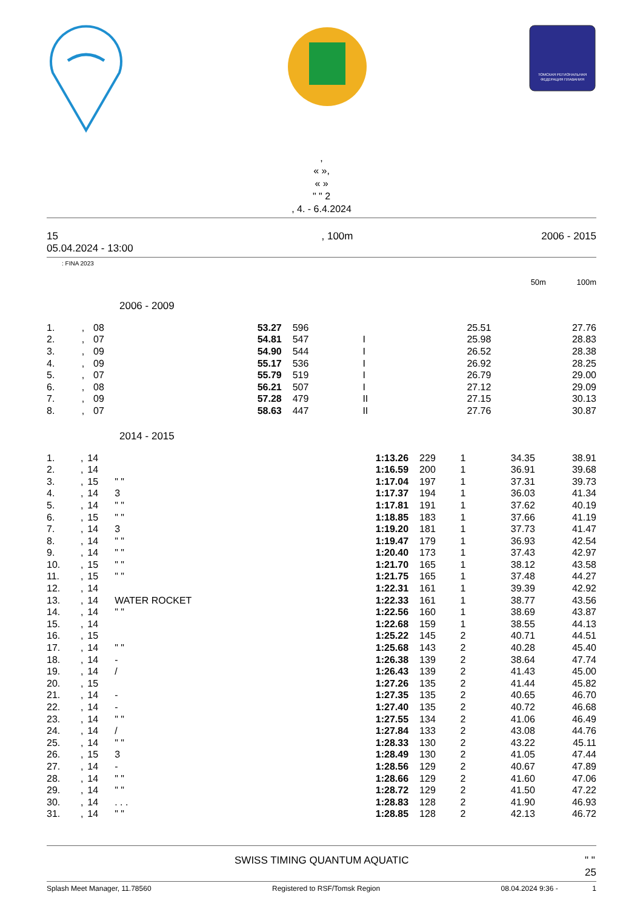ТОМСКАЯ РЕГИОНАЛЬНАЯ
ФЕДЕРАЦИЯ ПЛАВАНИЯ
,
« »,
« »
" " 2
, 4. - 6.4.2024
15
05.04.2024 - 13:00, 100m 2006 - 2015
: FINA 2023
50m 100m
2006 - 2009
| 1. | , | 08 | | 53.27 | 596 | | 25.51 | 27.76 |
| 2. | , | 07 | | 54.81 | 547 | I | 25.98 | 28.83 |
| 3. | , | 09 | | 54.90 | 544 | I | 26.52 | 28.38 |
| 4. | , | 09 | | 55.17 | 536 | I | 26.92 | 28.25 |
| 5. | , | 07 | | 55.79 | 519 | I | 26.79 | 29.00 |
| 6. | , | 08 | | 56.21 | 507 | I | 27.12 | 29.09 |
| 7. | , | 09 | | 57.28 | 479 | II | 27.15 | 30.13 |
| 8. | , | 07 | | 58.63 | 447 | II | 27.76 | 30.87 |
2014 - 2015
| 1. | , | 14 | | 1:13.26 | 229 | 1 | 34.35 | 38.91 |
| 2. | , | 14 | | 1:16.59 | 200 | 1 | 36.91 | 39.68 |
| 3. | , | 15 | " " | 1:17.04 | 197 | 1 | 37.31 | 39.73 |
| 4. | , | 14 | 3 | 1:17.37 | 194 | 1 | 36.03 | 41.34 |
| 5. | , | 14 | " " | 1:17.81 | 191 | 1 | 37.62 | 40.19 |
| 6. | , | 15 | " " | 1:18.85 | 183 | 1 | 37.66 | 41.19 |
| 7. | , | 14 | 3 | 1:19.20 | 181 | 1 | 37.73 | 41.47 |
| 8. | , | 14 | " " | 1:19.47 | 179 | 1 | 36.93 | 42.54 |
| 9. | , | 14 | " " | 1:20.40 | 173 | 1 | 37.43 | 42.97 |
| 10. | , | 15 | " " | 1:21.70 | 165 | 1 | 38.12 | 43.58 |
| 11. | , | 15 | " " | 1:21.75 | 165 | 1 | 37.48 | 44.27 |
| 12. | , | 14 | | 1:22.31 | 161 | 1 | 39.39 | 42.92 |
| 13. | , | 14 | WATER ROCKET | 1:22.33 | 161 | 1 | 38.77 | 43.56 |
| 14. | , | 14 | " " | 1:22.56 | 160 | 1 | 38.69 | 43.87 |
| 15. | , | 14 | | 1:22.68 | 159 | 1 | 38.55 | 44.13 |
| 16. | , | 15 | | 1:25.22 | 145 | 2 | 40.71 | 44.51 |
| 17. | , | 14 | " " | 1:25.68 | 143 | 2 | 40.28 | 45.40 |
| 18. | , | 14 | - | 1:26.38 | 139 | 2 | 38.64 | 47.74 |
| 19. | , | 14 | / | 1:26.43 | 139 | 2 | 41.43 | 45.00 |
| 20. | , | 15 | | 1:27.26 | 135 | 2 | 41.44 | 45.82 |
| 21. | , | 14 | - | 1:27.35 | 135 | 2 | 40.65 | 46.70 |
| 22. | , | 14 | - | 1:27.40 | 135 | 2 | 40.72 | 46.68 |
| 23. | , | 14 | " " | 1:27.55 | 134 | 2 | 41.06 | 46.49 |
| 24. | , | 14 | / | 1:27.84 | 133 | 2 | 43.08 | 44.76 |
| 25. | , | 14 | " " | 1:28.33 | 130 | 2 | 43.22 | 45.11 |
| 26. | , | 15 | 3 | 1:28.49 | 130 | 2 | 41.05 | 47.44 |
| 27. | , | 14 | - | 1:28.56 | 129 | 2 | 40.67 | 47.89 |
| 28. | , | 14 | " " | 1:28.66 | 129 | 2 | 41.60 | 47.06 |
| 29. | , | 14 | " " | 1:28.72 | 129 | 2 | 41.50 | 47.22 |
| 30. | , | 14 | . . . | 1:28.83 | 128 | 2 | 41.90 | 46.93 |
| 31. | , | 14 | " " | 1:28.85 | 128 | 2 | 42.13 | 46.72 |
SWISS TIMING QUANTUM AQUATIC " "
25
Splash Meet Manager, 11.78560 Registered to RSF/Tomsk Region 08.04.2024 9:36 - 1